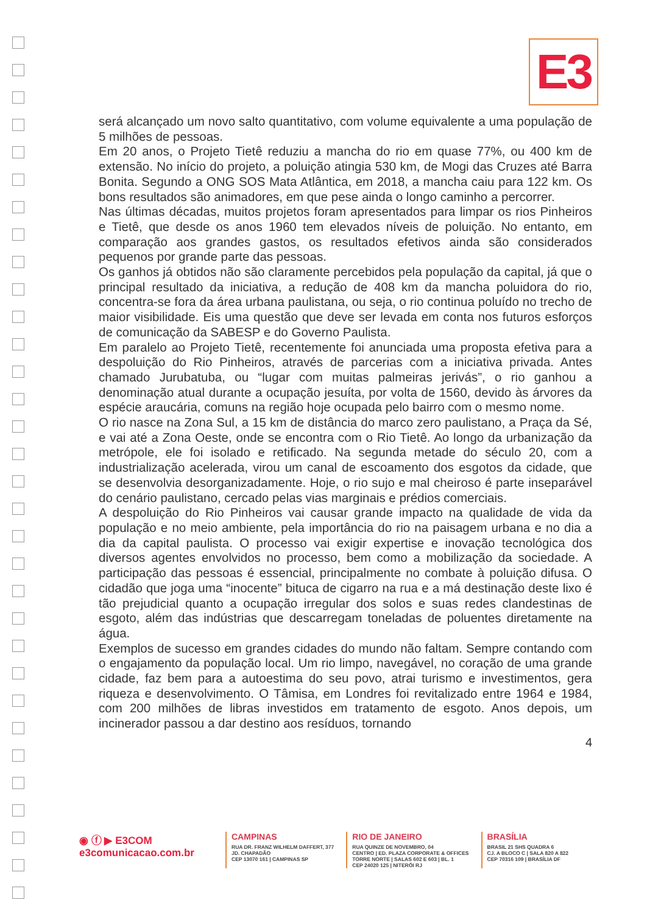E3
será alcançado um novo salto quantitativo, com volume equivalente a uma população de 5 milhões de pessoas.
Em 20 anos, o Projeto Tietê reduziu a mancha do rio em quase 77%, ou 400 km de extensão. No início do projeto, a poluição atingia 530 km, de Mogi das Cruzes até Barra Bonita. Segundo a ONG SOS Mata Atlântica, em 2018, a mancha caiu para 122 km. Os bons resultados são animadores, em que pese ainda o longo caminho a percorrer.
Nas últimas décadas, muitos projetos foram apresentados para limpar os rios Pinheiros e Tietê, que desde os anos 1960 tem elevados níveis de poluição. No entanto, em comparação aos grandes gastos, os resultados efetivos ainda são considerados pequenos por grande parte das pessoas.
Os ganhos já obtidos não são claramente percebidos pela população da capital, já que o principal resultado da iniciativa, a redução de 408 km da mancha poluidora do rio, concentra-se fora da área urbana paulistana, ou seja, o rio continua poluído no trecho de maior visibilidade. Eis uma questão que deve ser levada em conta nos futuros esforços de comunicação da SABESP e do Governo Paulista.
Em paralelo ao Projeto Tietê, recentemente foi anunciada uma proposta efetiva para a despoluição do Rio Pinheiros, através de parcerias com a iniciativa privada. Antes chamado Jurubatuba, ou “lugar com muitas palmeiras jerivás”, o rio ganhou a denominação atual durante a ocupação jesuíta, por volta de 1560, devido às árvores da espécie araucária, comuns na região hoje ocupada pelo bairro com o mesmo nome.
O rio nasce na Zona Sul, a 15 km de distância do marco zero paulistano, a Praça da Sé, e vai até a Zona Oeste, onde se encontra com o Rio Tietê. Ao longo da urbanização da metrópole, ele foi isolado e retificado. Na segunda metade do século 20, com a industrialização acelerada, virou um canal de escoamento dos esgotos da cidade, que se desenvolvia desorganizadamente. Hoje, o rio sujo e mal cheiroso é parte inseparável do cenário paulistano, cercado pelas vias marginais e prédios comerciais.
A despoluição do Rio Pinheiros vai causar grande impacto na qualidade de vida da população e no meio ambiente, pela importância do rio na paisagem urbana e no dia a dia da capital paulista. O processo vai exigir expertise e inovação tecnológica dos diversos agentes envolvidos no processo, bem como a mobilização da sociedade. A participação das pessoas é essencial, principalmente no combate à poluição difusa. O cidadão que joga uma “inocente” bituca de cigarro na rua e a má destinação deste lixo é tão prejudicial quanto a ocupação irregular dos solos e suas redes clandestinas de esgoto, além das indústrias que descarregam toneladas de poluentes diretamente na água.
Exemplos de sucesso em grandes cidades do mundo não faltam. Sempre contando com o engajamento da população local. Um rio limpo, navegável, no coração de uma grande cidade, faz bem para a autoestima do seu povo, atrai turismo e investimentos, gera riqueza e desenvolvimento. O Tâmisa, em Londres foi revitalizado entre 1964 e 1984, com 200 milhões de libras investidos em tratamento de esgoto. Anos depois, um incinerador passou a dar destino aos resíduos, tornando
4
◉ ⓕ ▶ E3COM
e3comunicacao.com.br
CAMPINAS
RUA DR. FRANZ WILHELM DAFFERT, 377
JD. CHAPADÃO
CEP 13070 161 | CAMPINAS SP
RIO DE JANEIRO
RUA QUINZE DE NOVEMBRO, 04
CENTRO | ED. PLAZA CORPORATE & OFFICES
TORRE NORTE | SALAS 602 E 603 | BL. 1
CEP 24020 125 | NITERÓI RJ
BRASÍLIA
BRASIL 21 SHS QUADRA 6
CJ. A BLOCO C | SALA 820 A 822
CEP 70316 109 | BRASÍLIA DF